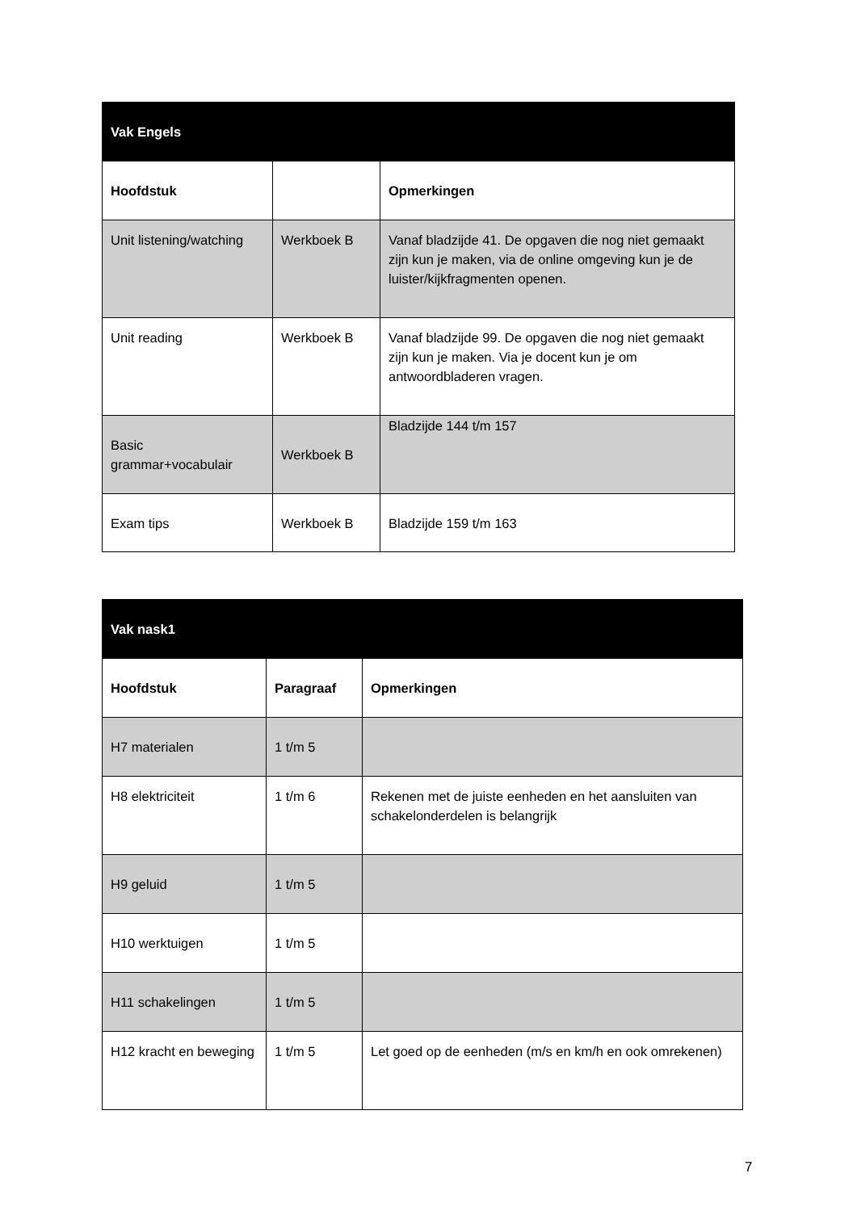| Vak Engels | | |
| --- | --- | --- |
| Hoofdstuk | | Opmerkingen |
| Unit listening/watching | Werkboek B | Vanaf bladzijde 41. De opgaven die nog niet gemaakt zijn kun je maken, via de online omgeving kun je de luister/kijkfragmenten openen. |
| Unit reading | Werkboek B | Vanaf bladzijde 99. De opgaven die nog niet gemaakt zijn kun je maken. Via je docent kun je om antwoordbladeren vragen. |
| Basic grammar+vocabulair | Werkboek B | Bladzijde 144 t/m 157 |
| Exam tips | Werkboek B | Bladzijde 159 t/m 163 |
| Vak nask1 | | |
| --- | --- | --- |
| Hoofdstuk | Paragraaf | Opmerkingen |
| H7 materialen | 1 t/m 5 | |
| H8 elektriciteit | 1 t/m 6 | Rekenen met de juiste eenheden en het aansluiten van schakelonderdelen is belangrijk |
| H9 geluid | 1 t/m 5 | |
| H10 werktuigen | 1 t/m 5 | |
| H11 schakelingen | 1 t/m 5 | |
| H12 kracht en beweging | 1 t/m 5 | Let goed op de eenheden (m/s en km/h en ook omrekenen) |
7